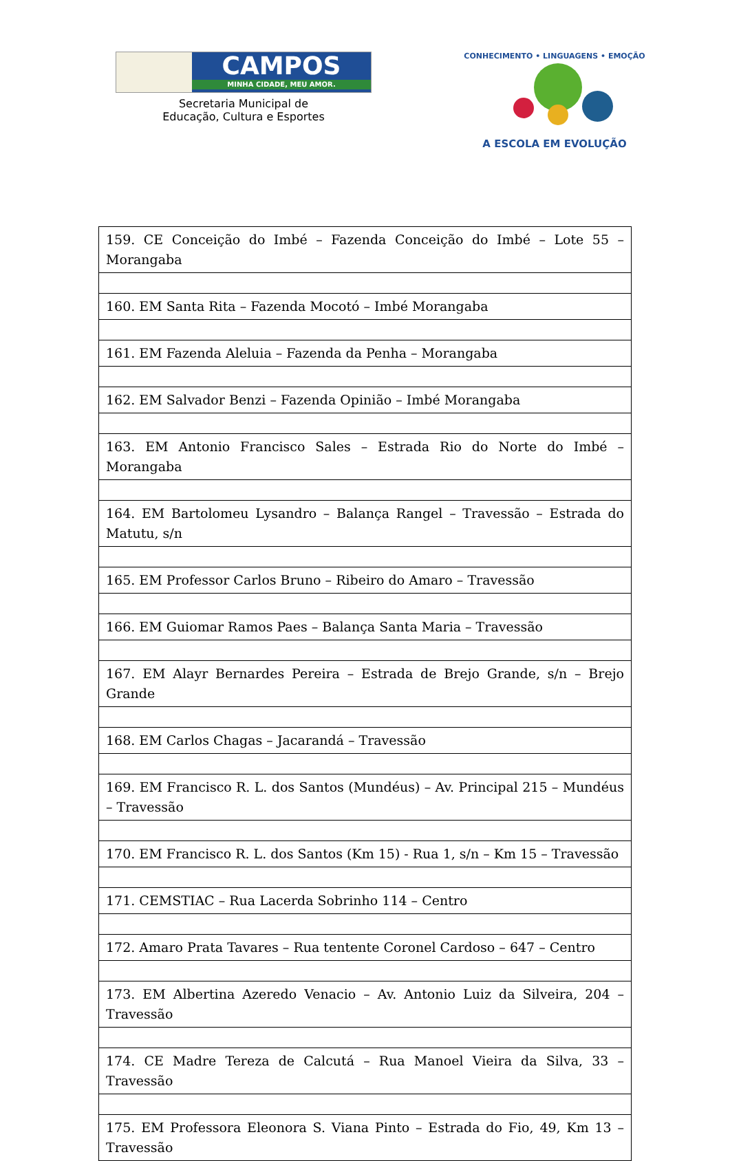CAMPOS
MINHA CIDADE, MEU AMOR.
Secretaria Municipal de
Educação, Cultura e Esportes
CONHECIMENTO • LINGUAGENS • EMOÇÃO
A ESCOLA EM EVOLUÇÃO
| 159. CE Conceição do Imbé – Fazenda Conceição do Imbé – Lote 55 – Morangaba |
| 160. EM Santa Rita – Fazenda Mocotó – Imbé Morangaba |
| 161. EM Fazenda Aleluia – Fazenda da Penha – Morangaba |
| 162. EM Salvador Benzi – Fazenda Opinião – Imbé Morangaba |
| 163. EM Antonio Francisco Sales – Estrada Rio do Norte do Imbé – Morangaba |
| 164. EM Bartolomeu Lysandro – Balança Rangel – Travessão – Estrada do Matutu, s/n |
| 165. EM Professor Carlos Bruno – Ribeiro do Amaro – Travessão |
| 166. EM Guiomar Ramos Paes – Balança Santa Maria – Travessão |
| 167. EM Alayr Bernardes Pereira – Estrada de Brejo Grande, s/n – Brejo Grande |
| 168. EM Carlos Chagas – Jacarandá – Travessão |
| 169. EM Francisco R. L. dos Santos (Mundéus) – Av. Principal 215 – Mundéus – Travessão |
| 170. EM Francisco R. L. dos Santos (Km 15) - Rua 1, s/n – Km 15 – Travessão |
| 171. CEMSTIAC – Rua Lacerda Sobrinho 114 – Centro |
| 172. Amaro Prata Tavares – Rua tentente Coronel Cardoso – 647 – Centro |
| 173. EM Albertina Azeredo Venacio – Av. Antonio Luiz da Silveira, 204 – Travessão |
| 174. CE Madre Tereza de Calcutá – Rua Manoel Vieira da Silva, 33 – Travessão |
| 175. EM Professora Eleonora S. Viana Pinto – Estrada do Fio, 49, Km 13 – Travessão |